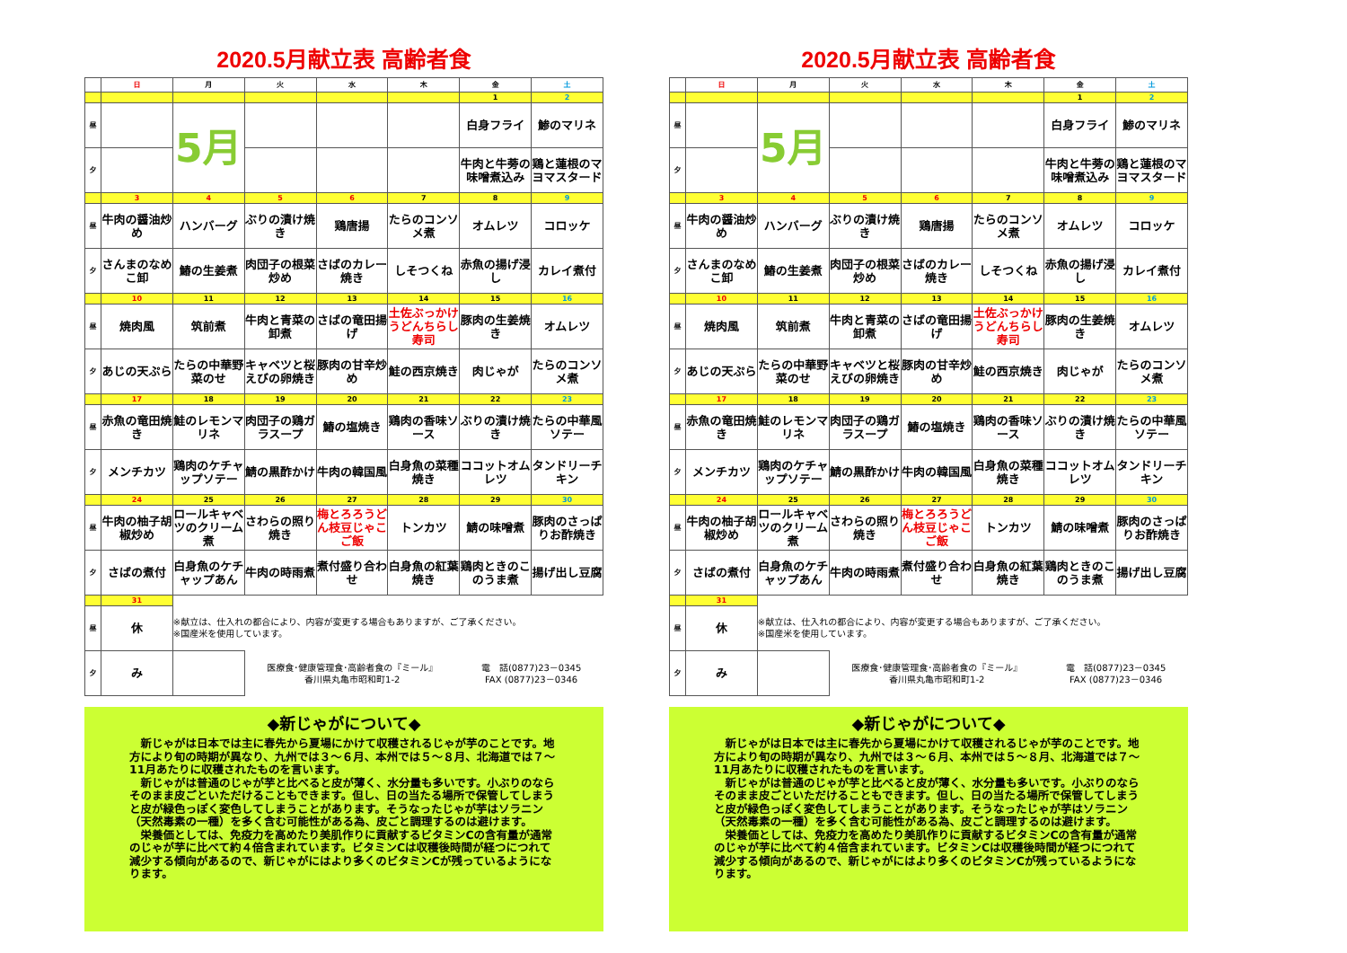2020.5月献立表 高齢者食
| | 日 | 月 | 火 | 水 | 木 | 金 | 土 |
| --- | --- | --- | --- | --- | --- | --- | --- |
| | | | | | | 1 | 2 |
| 昼 | | 5月 | | | | 白身フライ | 鯵のマリネ |
| 夕 | | | | | | 牛肉と牛蒡の味噌煮込み | 鶏と蓮根のマヨマスタード |
| | 3 | 4 | 5 | 6 | 7 | 8 | 9 |
| 昼 | 牛肉の醤油炒め | ハンバーグ | ぶりの漬け焼き | 鶏唐揚 | たらのコンソメ煮 | オムレツ | コロッケ |
| 夕 | さんまのなめこ卸 | 鰆の生姜煮 | 肉団子の根菜炒め | さばのカレー焼き | しそつくね | 赤魚の揚げ浸し | カレイ煮付 |
| | 10 | 11 | 12 | 13 | 14 | 15 | 16 |
| 昼 | 焼肉風 | 筑前煮 | 牛肉と青菜の卸煮 | さばの竜田揚げ | 土佐ぶっかけうどんちらし寿司 | 豚肉の生姜焼き | オムレツ |
| 夕 | あじの天ぷら | たらの中華野菜のせ | キャベツと桜えびの卵焼き | 豚肉の甘辛炒め | 鮭の西京焼き | 肉じゃが | たらのコンソメ煮 |
| | 17 | 18 | 19 | 20 | 21 | 22 | 23 |
| 昼 | 赤魚の竜田焼き | 鮭のレモンマリネ | 肉団子の鶏ガラスープ | 鰆の塩焼き | 鶏肉の香味ソース | ぶりの漬け焼き | たらの中華風ソテー |
| 夕 | メンチカツ | 鶏肉のケチャップソテー | 鯖の黒酢かけ | 牛肉の韓国風 | 白身魚の菜種焼き | ココットオムレツ | タンドリーチキン |
| | 24 | 25 | 26 | 27 | 28 | 29 | 30 |
| 昼 | 牛肉の柚子胡椒炒め | ロールキャベツのクリーム煮 | さわらの照り焼き | 梅とろろうどん枝豆じゃこご飯 | トンカツ | 鯖の味噌煮 | 豚肉のさっぱりお酢焼き |
| 夕 | さばの煮付 | 白身魚のケチャップあん | 牛肉の時雨煮 | 煮付盛り合わせ | 白身魚の紅葉焼き | 鶏肉ときのこのうま煮 | 揚げ出し豆腐 |
| | 31 | | | | | | |
| 昼 | 休 | ※献立は、仕入れの都合により、内容が変更する場合もありますが、ご了承ください。 ※国産米を使用しています。 | | | | | |
| 夕 | み | | 医療食･健康管理食･高齢者食の『ミール』 香川県丸亀市昭和町1-2 | | | 電 話(0877)23－0345 FAX (0877)23－0346 | |
◆新じゃがについて◆
　新じゃがは日本では主に春先から夏場にかけて収穫されるじゃが芋のことです。地方により旬の時期が異なり、九州では３～６月、本州では５～８月、北海道では７～11月あたりに収穫されたものを言います。
　新じゃがは普通のじゃが芋と比べると皮が薄く、水分量も多いです。小ぶりのならそのまま皮ごといただけることもできます。但し、日の当たる場所で保管してしまうと皮が緑色っぽく変色してしまうことがあります。そうなったじゃが芋はソラニン（天然毒素の一種）を多く含む可能性がある為、皮ごと調理するのは避けます。
　栄養価としては、免疫力を高めたり美肌作りに貢献するビタミンCの含有量が通常のじゃが芋に比べて約４倍含まれています。ビタミンCは収穫後時間が経つにつれて減少する傾向があるので、新じゃがにはより多くのビタミンCが残っているようになります。
2020.5月献立表 高齢者食
| | 日 | 月 | 火 | 水 | 木 | 金 | 土 |
| --- | --- | --- | --- | --- | --- | --- | --- |
| | | | | | | 1 | 2 |
| 昼 | | 5月 | | | | 白身フライ | 鯵のマリネ |
| 夕 | | | | | | 牛肉と牛蒡の味噌煮込み | 鶏と蓮根のマヨマスタード |
| | 3 | 4 | 5 | 6 | 7 | 8 | 9 |
| 昼 | 牛肉の醤油炒め | ハンバーグ | ぶりの漬け焼き | 鶏唐揚 | たらのコンソメ煮 | オムレツ | コロッケ |
| 夕 | さんまのなめこ卸 | 鰆の生姜煮 | 肉団子の根菜炒め | さばのカレー焼き | しそつくね | 赤魚の揚げ浸し | カレイ煮付 |
| | 10 | 11 | 12 | 13 | 14 | 15 | 16 |
| 昼 | 焼肉風 | 筑前煮 | 牛肉と青菜の卸煮 | さばの竜田揚げ | 土佐ぶっかけうどんちらし寿司 | 豚肉の生姜焼き | オムレツ |
| 夕 | あじの天ぷら | たらの中華野菜のせ | キャベツと桜えびの卵焼き | 豚肉の甘辛炒め | 鮭の西京焼き | 肉じゃが | たらのコンソメ煮 |
| | 17 | 18 | 19 | 20 | 21 | 22 | 23 |
| 昼 | 赤魚の竜田焼き | 鮭のレモンマリネ | 肉団子の鶏ガラスープ | 鰆の塩焼き | 鶏肉の香味ソース | ぶりの漬け焼き | たらの中華風ソテー |
| 夕 | メンチカツ | 鶏肉のケチャップソテー | 鯖の黒酢かけ | 牛肉の韓国風 | 白身魚の菜種焼き | ココットオムレツ | タンドリーチキン |
| | 24 | 25 | 26 | 27 | 28 | 29 | 30 |
| 昼 | 牛肉の柚子胡椒炒め | ロールキャベツのクリーム煮 | さわらの照り焼き | 梅とろろうどん枝豆じゃこご飯 | トンカツ | 鯖の味噌煮 | 豚肉のさっぱりお酢焼き |
| 夕 | さばの煮付 | 白身魚のケチャップあん | 牛肉の時雨煮 | 煮付盛り合わせ | 白身魚の紅葉焼き | 鶏肉ときのこのうま煮 | 揚げ出し豆腐 |
| | 31 | | | | | | |
| 昼 | 休 | ※献立は、仕入れの都合により、内容が変更する場合もありますが、ご了承ください。 ※国産米を使用しています。 | | | | | |
| 夕 | み | | 医療食･健康管理食･高齢者食の『ミール』 香川県丸亀市昭和町1-2 | | | 電 話(0877)23－0345 FAX (0877)23－0346 | |
◆新じゃがについて◆
　新じゃがは日本では主に春先から夏場にかけて収穫されるじゃが芋のことです。地方により旬の時期が異なり、九州では３～６月、本州では５～８月、北海道では７～11月あたりに収穫されたものを言います。
　新じゃがは普通のじゃが芋と比べると皮が薄く、水分量も多いです。小ぶりのならそのまま皮ごといただけることもできます。但し、日の当たる場所で保管してしまうと皮が緑色っぽく変色してしまうことがあります。そうなったじゃが芋はソラニン（天然毒素の一種）を多く含む可能性がある為、皮ごと調理するのは避けます。
　栄養価としては、免疫力を高めたり美肌作りに貢献するビタミンCの含有量が通常のじゃが芋に比べて約４倍含まれています。ビタミンCは収穫後時間が経つにつれて減少する傾向があるので、新じゃがにはより多くのビタミンCが残っているようになります。